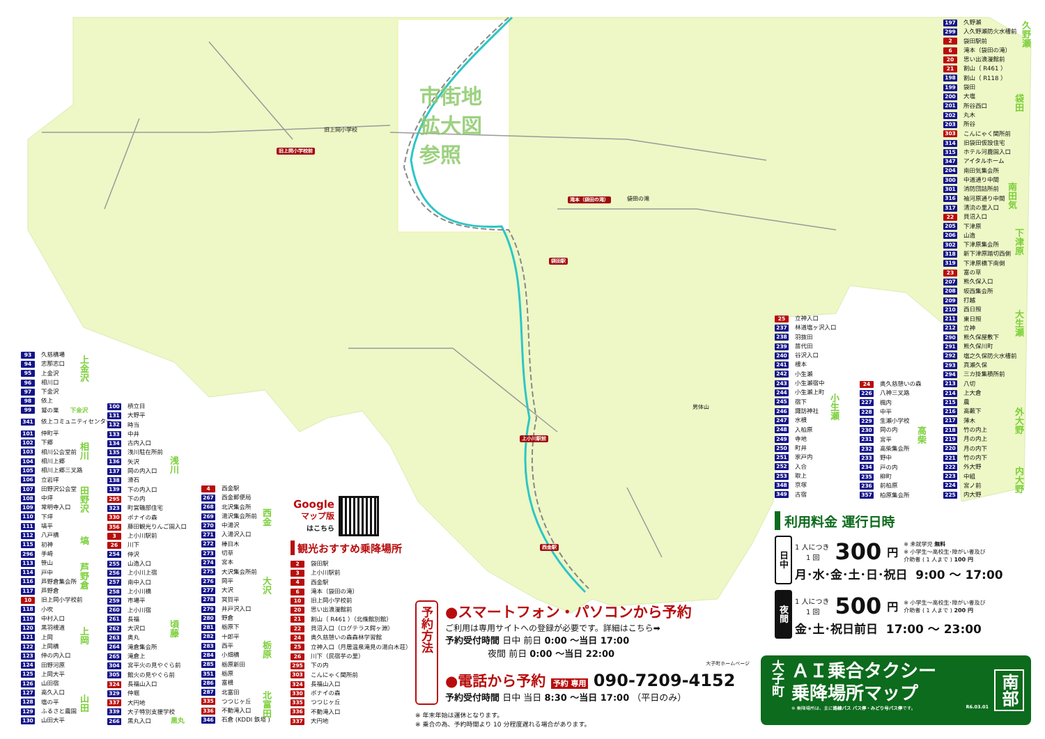市街地
拡大図
参照
旧上岡小学校
旧上岡小学校前
袋田の滝
滝本（袋田の滝）
袋田駅
男体山
上小川駅前
西金駅
197 久野瀬
299 入久野瀬防火水槽前
2 袋田駅前
6 滝本（袋田の滝）
20 思い出浪漫館前
21 割山（ R461 ）
198 割山（ R118 ）
199 袋田
200 大塩
201 所谷西口
202 丸木
203 所谷
303 こんにゃく関所前
314 旧袋田仮設住宅
315 ホテル河鹿園入口
347 アイタルホーム
204 南田気集会所
300 中道通り中間
301 消防団詰所前
316 袖河原通り中間
317 清流の里入口
22 貝沼入口
205 下津原
206 山造
302 下津原集会所
318 新下津原踏切西側
319 下津原橋下南側
23 富の草
207 熊久保入口
208 坂西集会所
209 打越
210 西日照
211 東日照
212 立神
290 熊久保屋敷下
291 熊久保川町
292 塩之久保防火水槽前
293 真瀬久保
294 三カ掛集積所前
213 八切
214 上大倉
215 農
216 高藪下
217 薄木
218 竹の内上
219 月の内上
220 月の内下
221 竹の内下
222 外大野
223 中組
224 宮ノ前
225 内大野
久野瀬
袋田
南田気
下津原
大生瀬
外大野
内大野
25 立神入口
237 林道塩ヶ沢入口
238 羽抜田
239 苗代田
240 谷沢入口
241 根本
242 小生瀬
243 小生瀬宿中
244 小生瀬上町
245 宿下
246 諏訪神社
247 水根
248 入柏原
249 寺地
250 町井
251 家戸内
252 入合
253 取上
348 京塚
349 古宿
小生瀬
24 奥久慈憩いの森
226 八神三叉路
227 楓内
228 中平
229 生瀬小学校
230 岡の内
231 宮平
232 高柴集会所
233 野中
234 戸の内
235 柳町
236 前柏原
357 柏原集会所
高柴
93 久慈橋場
94 志那志口
95 上金沢
96 相川口
97 下金沢
98 依上
99 鷲の巣 下金沢
341 依上コミュニティセンター
101 仲町平
102 下郷
103 相川公会堂前
104 相川上郷
105 相川上郷三叉路
106 立岩坪
107 田野沢公会堂
108 中坪
109 常明寺入口
110 下坪
111 塙平
112 八戸橋
115 初神
296 手崎
113 笹山
114 戸中
116 芦野倉集会所
117 芦野倉
10 旧上岡小学校前
118 小吹
119 中村入口
120 黒羽根道
121 上岡
122 上岡橋
123 仲の内入口
124 田野河原
125 上岡大平
126 山田宿
127 高久入口
128 塩の平
129 ふるさと農園
130 山田大平
上金沢
相川
田野沢
塙
芦野倉
上岡
山田
100 槓立目
131 大野平
132 時当
133 中井
134 古内入口
135 浅川駐在所前
136 矢沢
137 岡の内入口
138 滑石
139 下の内入口
295 下の内
323 町営磯部住宅
330 ボナイの森
356 藤田観光りんご園入口
3 上小川駅前
26 川下
254 仲沢
255 山造入口
256 上小川上宿
257 南中入口
258 上小川橋
259 市場平
260 上小川宿
261 長福
262 大沢口
263 奥丸
264 滝倉集会所
265 滝倉上
304 宮平火の見やぐら前
305 館火の見やぐら前
324 長福山入口
329 仲堀
337 大円地
339 大子特別支援学校
266 黒丸入口
浅川
頃藤
4 西金駅
267 西金郵便局
268 北沢集会所
269 湯沢集会所前
270 中湯沢
271 入湯沢入口
272 棒目木
273 切草
274 宮本
275 大沢集会所前
276 岡平
277 大沢
278 冥賀平
279 井戸沢入口
280 野倉
281 栃原下
282 十郎平
283 西平
284 小畑橋
285 栃原新田
351 栃原
286 富根
287 北富田
335 つつじヶ丘
336 不動滝入口
346 石倉 (KDDI 鉄塔 )
西金
大沢
栃原
北富田
黒丸
Google
マップ版
はこちら
観光おすすめ乗降場所
2 袋田駅
3 上小川駅前
4 西金駅
6 滝本（袋田の滝）
10 旧上岡小学校前
20 思い出浪漫館前
21 割山（ R461 ）（北條館別館）
22 貝沼入口（ログテラス鍔ヶ淵）
24 奥久慈憩いの森森林学習館
25 立神入口（月居温泉滝見の湯白木荘）
26 川下（民宿芋の里）
295 下の内
303 こんにゃく関所前
324 長福山入口
330 ボナイの森
335 つつじヶ丘
336 不動滝入口
337 大円地
予約方法
●スマートフォン・パソコンから予約
ご利用は専用サイトへの登録が必要です。詳細はこちら➡
予約受付時間 日中 前日 0:00 ～当日 17:00
夜間 前日 0:00 ～当日 22:00
大子町ホームページ
●電話から予約 予約 専用 090-7209-4152
予約受付時間 日中 当日 8:30 ～当日 17:00 （平日のみ）
※ 年末年始は運休となります。
※ 乗合の為、予約時間より 10 分程度遅れる場合があります。
利用料金 運行日時
日中
1 人につき
1 回 300 円 ※ 未就学児 無料
※ 小学生～高校生･障がい者及び
介助者 ( 1 人まで ) 100 円
月･水･金･土･日･祝日 9:00 ～ 17:00
夜間
1 人につき
1 回 500 円 ※ 小学生～高校生･障がい者及び
介助者 ( 1 人まで ) 200 円
金･土･祝日前日 17:00 ～ 23:00
大子町
ＡＩ乗合タクシー
乗降場所マップ
※ 乗降場所は、主に路線バス バス停・みどり号バス停です。 R6.03.01
南部